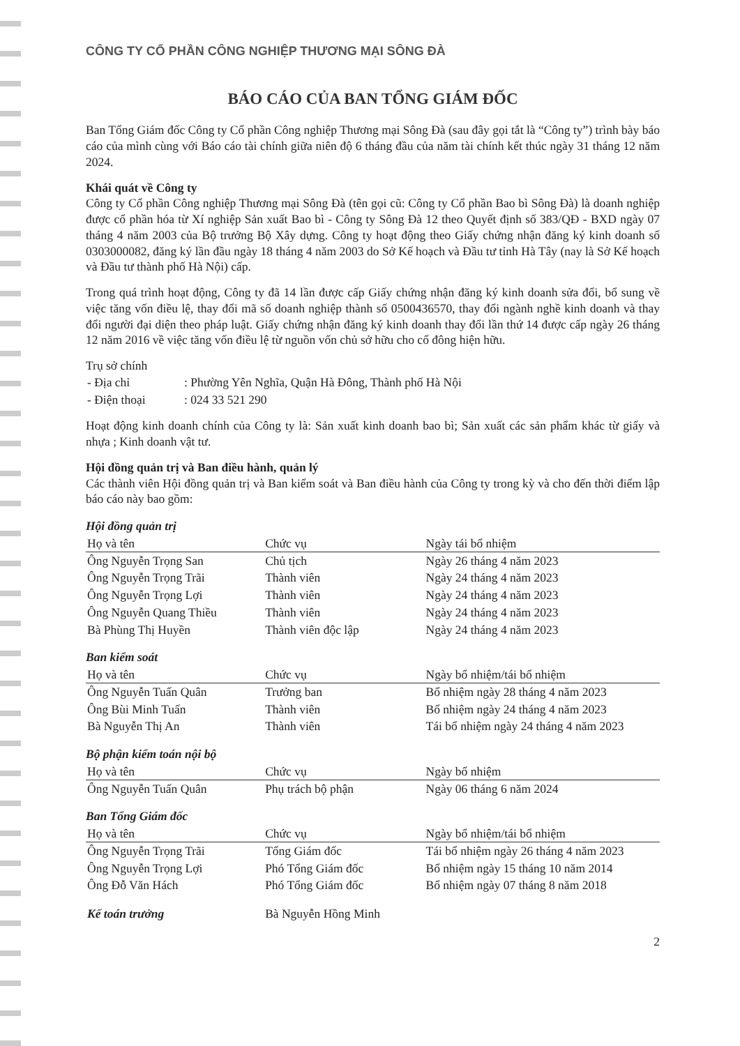CÔNG TY CỔ PHẦN CÔNG NGHIỆP THƯƠNG MẠI SÔNG ĐÀ
BÁO CÁO CỦA BAN TỔNG GIÁM ĐỐC
Ban Tổng Giám đốc Công ty Cổ phần Công nghiệp Thương mại Sông Đà (sau đây gọi tắt là “Công ty”) trình bày báo cáo của mình cùng với Báo cáo tài chính giữa niên độ 6 tháng đầu của năm tài chính kết thúc ngày 31 tháng 12 năm 2024.
Khái quát về Công ty
Công ty Cổ phần Công nghiệp Thương mại Sông Đà (tên gọi cũ: Công ty Cổ phần Bao bì Sông Đà) là doanh nghiệp được cổ phần hóa từ Xí nghiệp Sản xuất Bao bì - Công ty Sông Đà 12 theo Quyết định số 383/QĐ - BXD ngày 07 tháng 4 năm 2003 của Bộ trưởng Bộ Xây dựng. Công ty hoạt động theo Giấy chứng nhận đăng ký kinh doanh số 0303000082, đăng ký lần đầu ngày 18 tháng 4 năm 2003 do Sở Kế hoạch và Đầu tư tỉnh Hà Tây (nay là Sở Kế hoạch và Đầu tư thành phố Hà Nội) cấp.
Trong quá trình hoạt động, Công ty đã 14 lần được cấp Giấy chứng nhận đăng ký kinh doanh sửa đổi, bổ sung về việc tăng vốn điều lệ, thay đổi mã số doanh nghiệp thành số 0500436570, thay đổi ngành nghề kinh doanh và thay đổi người đại diện theo pháp luật. Giấy chứng nhận đăng ký kinh doanh thay đổi lần thứ 14 được cấp ngày 26 tháng 12 năm 2016 về việc tăng vốn điều lệ từ nguồn vốn chủ sở hữu cho cổ đông hiện hữu.
Trụ sở chính
| - Địa chỉ | : Phường Yên Nghĩa, Quận Hà Đông, Thành phố Hà Nội |
| - Điện thoại | : 024 33 521 290 |
Hoạt động kinh doanh chính của Công ty là: Sản xuất kinh doanh bao bì; Sản xuất các sản phẩm khác từ giấy và nhựa ; Kinh doanh vật tư.
Hội đồng quản trị và Ban điều hành, quản lý
Các thành viên Hội đồng quản trị và Ban kiểm soát và Ban điều hành của Công ty trong kỳ và cho đến thời điểm lập báo cáo này bao gồm:
Hội đồng quản trị
| Họ và tên | Chức vụ | Ngày tái bổ nhiệm |
| --- | --- | --- |
| Ông Nguyễn Trọng San | Chủ tịch | Ngày 26 tháng 4 năm 2023 |
| Ông Nguyễn Trọng Trãi | Thành viên | Ngày 24 tháng 4 năm 2023 |
| Ông Nguyễn Trọng Lợi | Thành viên | Ngày 24 tháng 4 năm 2023 |
| Ông Nguyễn Quang Thiều | Thành viên | Ngày 24 tháng 4 năm 2023 |
| Bà Phùng Thị Huyền | Thành viên độc lập | Ngày 24 tháng 4 năm 2023 |
Ban kiểm soát
| Họ và tên | Chức vụ | Ngày bổ nhiệm/tái bổ nhiệm |
| --- | --- | --- |
| Ông Nguyễn Tuấn Quân | Trưởng ban | Bổ nhiệm ngày 28 tháng 4 năm 2023 |
| Ông Bùi Minh Tuấn | Thành viên | Bổ nhiệm ngày 24 tháng 4 năm 2023 |
| Bà Nguyễn Thị An | Thành viên | Tái bổ nhiệm ngày 24 tháng 4 năm 2023 |
Bộ phận kiểm toán nội bộ
| Họ và tên | Chức vụ | Ngày bổ nhiệm |
| --- | --- | --- |
| Ông Nguyễn Tuấn Quân | Phụ trách bộ phận | Ngày 06 tháng 6 năm 2024 |
Ban Tổng Giám đốc
| Họ và tên | Chức vụ | Ngày bổ nhiệm/tái bổ nhiệm |
| --- | --- | --- |
| Ông Nguyễn Trọng Trãi | Tổng Giám đốc | Tái bổ nhiệm ngày 26 tháng 4 năm 2023 |
| Ông Nguyễn Trọng Lợi | Phó Tổng Giám đốc | Bổ nhiệm ngày 15 tháng 10 năm 2014 |
| Ông Đỗ Văn Hách | Phó Tổng Giám đốc | Bổ nhiệm ngày 07 tháng 8 năm 2018 |
| Kế toán trưởng | Bà Nguyễn Hồng Minh |
2